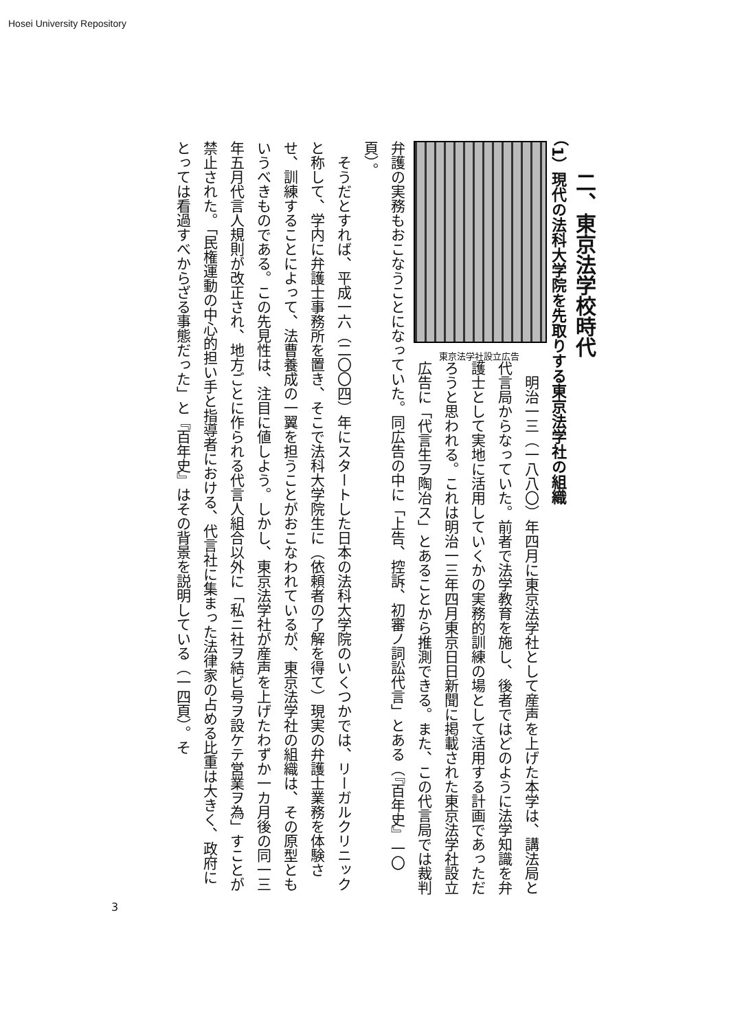Hosei University Repository
二、東京法学校時代
（1）現代の法科大学院を先取りする東京法学社の組織
東京法学社設立広告
　明治一三（一八八〇）年四月に東京法学社として産声を上げた本学は、講法局と代言局からなっていた。前者で法学教育を施し、後者ではどのように法学知識を弁護士として実地に活用していくかの実務的訓練の場として活用する計画であっただろうと思われる。これは明治一三年四月東京日日新聞に掲載された東京法学社設立広告に「代言生ヲ陶冶ス」とあることから推測できる。また、この代言局では裁判弁護の実務もおこなうことになっていた。同広告の中に「上告、控訴、初審ノ詞訟代言」とある（『百年史』一〇頁）。
　そうだとすれば、平成一六（二〇〇四）年にスタートした日本の法科大学院のいくつかでは、リーガルクリニックと称して、学内に弁護士事務所を置き、そこで法科大学院生に（依頼者の了解を得て）現実の弁護士業務を体験させ、訓練することによって、法曹養成の一翼を担うことがおこなわれているが、東京法学社の組織は、その原型ともいうべきものである。この先見性は、注目に値しよう。しかし、東京法学社が産声を上げたわずか一カ月後の同一三年五月代言人規則が改正され、地方ごとに作られる代言人組合以外に「私ニ社ヲ結ビ号ヲ設ケテ営業ヲ為」すことが禁止された。「民権運動の中心的担い手と指導者における、代言社に集まった法律家の占める比重は大きく、政府にとっては看過すべからざる事態だった」と『百年史』はその背景を説明している（一四頁）。そ
3